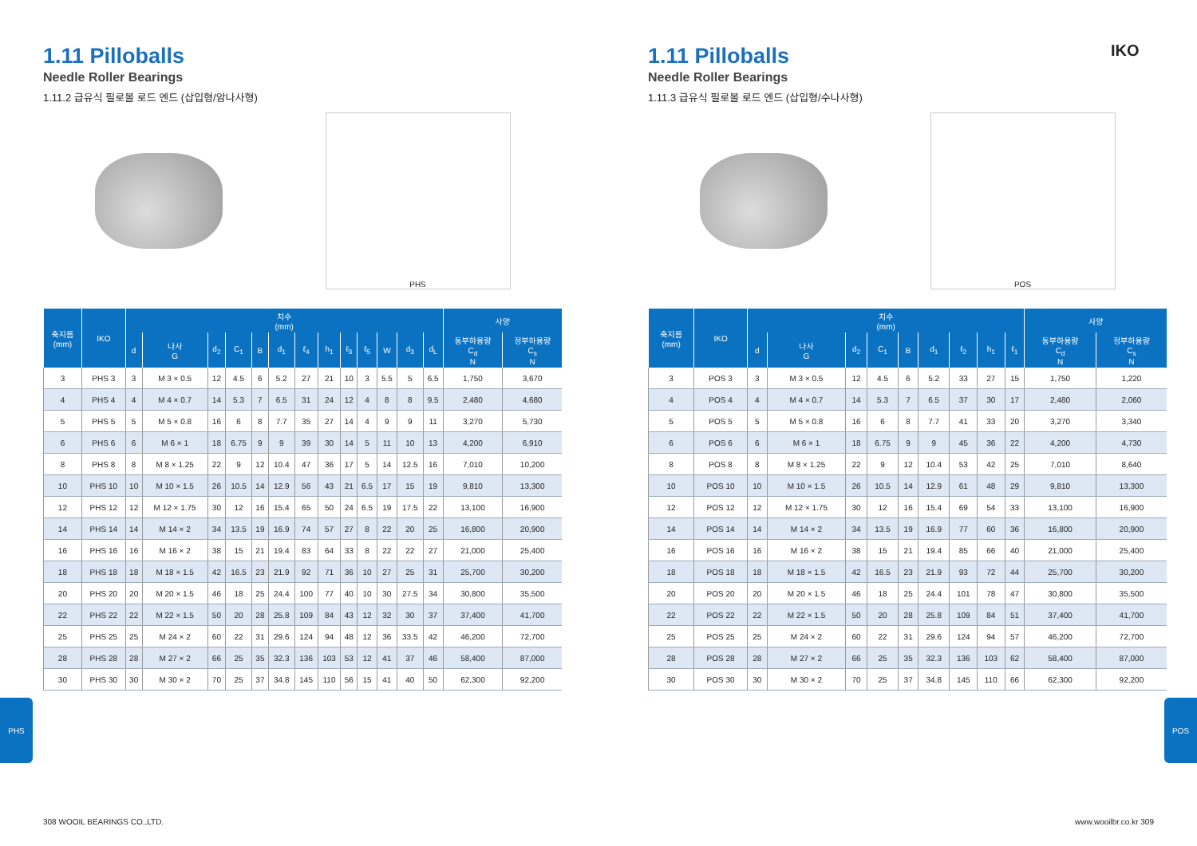1.11 Pilloballs
Needle Roller Bearings
1.11.2 급유식 필로볼 로드 엔드 (삽입형/암나사형)
PHS
| 축지름 (mm) | IKO | 치수 (mm) | | | | | | | | | | | | | 사양 | |
| --- | --- | --- | --- | --- | --- | --- | --- | --- | --- | --- | --- | --- | --- | --- | --- | --- |
| | | d | 나사 G | d<sub>2</sub> | C<sub>1</sub> | B | d<sub>1</sub> | ℓ<sub>4</sub> | h<sub>1</sub> | ℓ<sub>3</sub> | ℓ<sub>5</sub> | W | d<sub>3</sub> | d<sub>L</sub> | 동부하용량 C<sub>d</sub> N | 정부하용량 C<sub>s</sub> N |
| 3 | PHS 3 | 3 | M 3 × 0.5 | 12 | 4.5 | 6 | 5.2 | 27 | 21 | 10 | 3 | 5.5 | 5 | 6.5 | 1,750 | 3,670 |
| 4 | PHS 4 | 4 | M 4 × 0.7 | 14 | 5.3 | 7 | 6.5 | 31 | 24 | 12 | 4 | 8 | 8 | 9.5 | 2,480 | 4,680 |
| 5 | PHS 5 | 5 | M 5 × 0.8 | 16 | 6 | 8 | 7.7 | 35 | 27 | 14 | 4 | 9 | 9 | 11 | 3,270 | 5,730 |
| 6 | PHS 6 | 6 | M 6 × 1 | 18 | 6.75 | 9 | 9 | 39 | 30 | 14 | 5 | 11 | 10 | 13 | 4,200 | 6,910 |
| 8 | PHS 8 | 8 | M 8 × 1.25 | 22 | 9 | 12 | 10.4 | 47 | 36 | 17 | 5 | 14 | 12.5 | 16 | 7,010 | 10,200 |
| 10 | PHS 10 | 10 | M 10 × 1.5 | 26 | 10.5 | 14 | 12.9 | 56 | 43 | 21 | 6.5 | 17 | 15 | 19 | 9,810 | 13,300 |
| 12 | PHS 12 | 12 | M 12 × 1.75 | 30 | 12 | 16 | 15.4 | 65 | 50 | 24 | 6.5 | 19 | 17.5 | 22 | 13,100 | 16,900 |
| 14 | PHS 14 | 14 | M 14 × 2 | 34 | 13.5 | 19 | 16.9 | 74 | 57 | 27 | 8 | 22 | 20 | 25 | 16,800 | 20,900 |
| 16 | PHS 16 | 16 | M 16 × 2 | 38 | 15 | 21 | 19.4 | 83 | 64 | 33 | 8 | 22 | 22 | 27 | 21,000 | 25,400 |
| 18 | PHS 18 | 18 | M 18 × 1.5 | 42 | 16.5 | 23 | 21.9 | 92 | 71 | 36 | 10 | 27 | 25 | 31 | 25,700 | 30,200 |
| 20 | PHS 20 | 20 | M 20 × 1.5 | 46 | 18 | 25 | 24.4 | 100 | 77 | 40 | 10 | 30 | 27.5 | 34 | 30,800 | 35,500 |
| 22 | PHS 22 | 22 | M 22 × 1.5 | 50 | 20 | 28 | 25.8 | 109 | 84 | 43 | 12 | 32 | 30 | 37 | 37,400 | 41,700 |
| 25 | PHS 25 | 25 | M 24 × 2 | 60 | 22 | 31 | 29.6 | 124 | 94 | 48 | 12 | 36 | 33.5 | 42 | 46,200 | 72,700 |
| 28 | PHS 28 | 28 | M 27 × 2 | 66 | 25 | 35 | 32.3 | 136 | 103 | 53 | 12 | 41 | 37 | 46 | 58,400 | 87,000 |
| 30 | PHS 30 | 30 | M 30 × 2 | 70 | 25 | 37 | 34.8 | 145 | 110 | 56 | 15 | 41 | 40 | 50 | 62,300 | 92,200 |
1.11 Pilloballs
Needle Roller Bearings
1.11.3 급유식 필로볼 로드 엔드 (삽입형/수나사형)
POS
| 축지름 (mm) | IKO | 치수 (mm) | | | | | | | | | 사양 | |
| --- | --- | --- | --- | --- | --- | --- | --- | --- | --- | --- | --- | --- |
| | | d | 나사 G | d<sub>2</sub> | C<sub>1</sub> | B | d<sub>1</sub> | ℓ<sub>2</sub> | h<sub>1</sub> | ℓ<sub>1</sub> | 동부하용량 C<sub>d</sub> N | 정부하용량 C<sub>s</sub> N |
| 3 | POS 3 | 3 | M 3 × 0.5 | 12 | 4.5 | 6 | 5.2 | 33 | 27 | 15 | 1,750 | 1,220 |
| 4 | POS 4 | 4 | M 4 × 0.7 | 14 | 5.3 | 7 | 6.5 | 37 | 30 | 17 | 2,480 | 2,060 |
| 5 | POS 5 | 5 | M 5 × 0.8 | 16 | 6 | 8 | 7.7 | 41 | 33 | 20 | 3,270 | 3,340 |
| 6 | POS 6 | 6 | M 6 × 1 | 18 | 6.75 | 9 | 9 | 45 | 36 | 22 | 4,200 | 4,730 |
| 8 | POS 8 | 8 | M 8 × 1.25 | 22 | 9 | 12 | 10.4 | 53 | 42 | 25 | 7,010 | 8,640 |
| 10 | POS 10 | 10 | M 10 × 1.5 | 26 | 10.5 | 14 | 12.9 | 61 | 48 | 29 | 9,810 | 13,300 |
| 12 | POS 12 | 12 | M 12 × 1.75 | 30 | 12 | 16 | 15.4 | 69 | 54 | 33 | 13,100 | 16,900 |
| 14 | POS 14 | 14 | M 14 × 2 | 34 | 13.5 | 19 | 16.9 | 77 | 60 | 36 | 16,800 | 20,900 |
| 16 | POS 16 | 16 | M 16 × 2 | 38 | 15 | 21 | 19.4 | 85 | 66 | 40 | 21,000 | 25,400 |
| 18 | POS 18 | 18 | M 18 × 1.5 | 42 | 16.5 | 23 | 21.9 | 93 | 72 | 44 | 25,700 | 30,200 |
| 20 | POS 20 | 20 | M 20 × 1.5 | 46 | 18 | 25 | 24.4 | 101 | 78 | 47 | 30,800 | 35,500 |
| 22 | POS 22 | 22 | M 22 × 1.5 | 50 | 20 | 28 | 25.8 | 109 | 84 | 51 | 37,400 | 41,700 |
| 25 | POS 25 | 25 | M 24 × 2 | 60 | 22 | 31 | 29.6 | 124 | 94 | 57 | 46,200 | 72,700 |
| 28 | POS 28 | 28 | M 27 × 2 | 66 | 25 | 35 | 32.3 | 136 | 103 | 62 | 58,400 | 87,000 |
| 30 | POS 30 | 30 | M 30 × 2 | 70 | 25 | 37 | 34.8 | 145 | 110 | 66 | 62,300 | 92,200 |
IKO
PHS POS
308 WOOIL BEARINGS CO.,LTD. www.wooilbr.co.kr 309